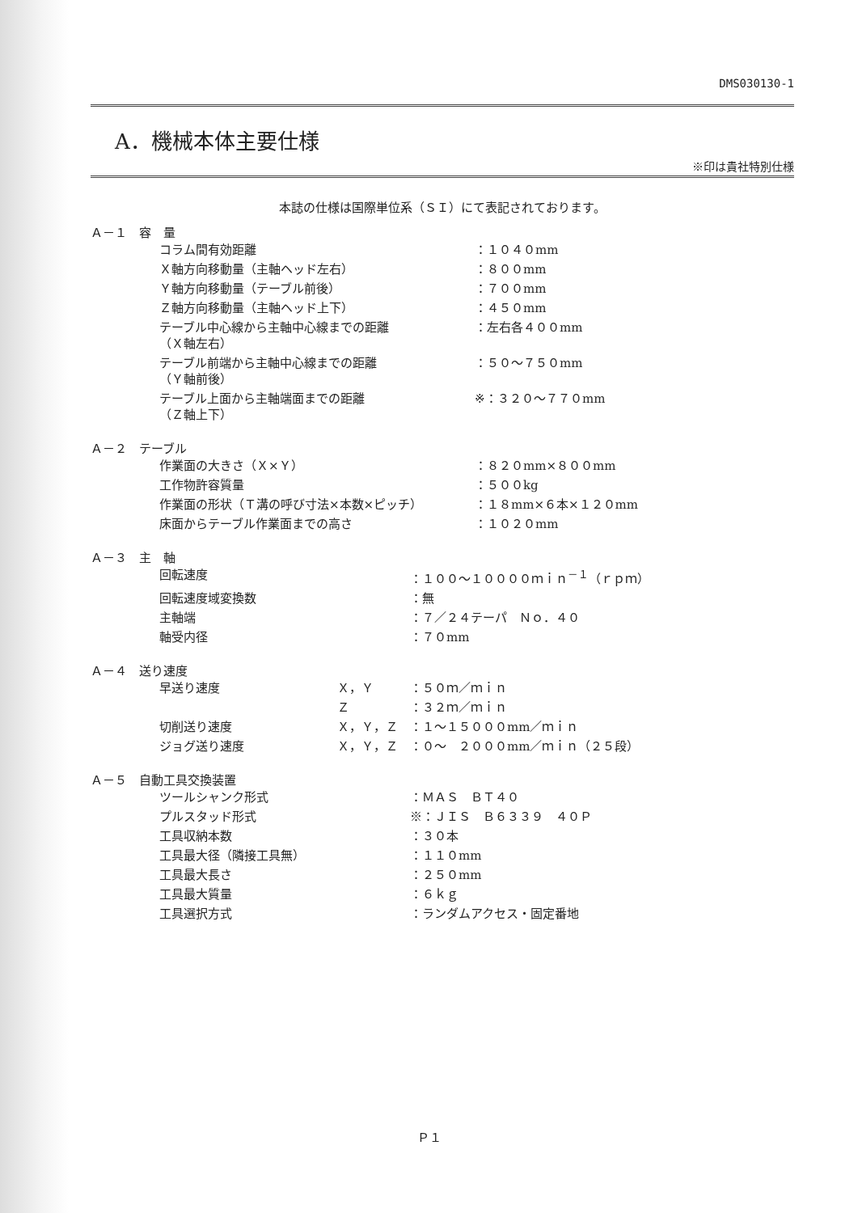DMS030130-1
A．機械本体主要仕様
※印は貴社特別仕様
本誌の仕様は国際単位系（ＳＩ）にて表記されております。
Ａ－１　容　量
| コラム間有効距離 | ：１０４０mm |
| Ｘ軸方向移動量（主軸ヘッド左右） | ：８００mm |
| Ｙ軸方向移動量（テーブル前後） | ：７００mm |
| Ｚ軸方向移動量（主軸ヘッド上下） | ：４５０mm |
| テーブル中心線から主軸中心線までの距離 （Ｘ軸左右） | ：左右各４００mm |
| テーブル前端から主軸中心線までの距離 （Ｙ軸前後） | ：５０～７５０mm |
| テーブル上面から主軸端面までの距離 （Ｚ軸上下） | ※：３２０～７７０mm |
Ａ－２　テーブル
| 作業面の大きさ（Ｘ×Ｙ） | ：８２０mm×８００mm |
| 工作物許容質量 | ：５００kg |
| 作業面の形状（Ｔ溝の呼び寸法×本数×ピッチ） | ：１８mm×６本×１２０mm |
| 床面からテーブル作業面までの高さ | ：１０２０mm |
Ａ－３　主　軸
| 回転速度 | ：１００～１００００ｍｉｎ<sup>－１</sup>（ｒｐｍ） |
| 回転速度域変換数 | ：無 |
| 主軸端 | ：７／２４テーパ Ｎｏ．４０ |
| 軸受内径 | ：７０mm |
Ａ－４　送り速度
| 早送り速度 | Ｘ，Ｙ | ：５０ｍ／ｍｉｎ |
| | Ｚ | ：３２ｍ／ｍｉｎ |
| 切削送り速度 | Ｘ，Ｙ，Ｚ | ：１～１５０００mm／ｍｉｎ |
| ジョグ送り速度 | Ｘ，Ｙ，Ｚ | ：０～ ２０００mm／ｍｉｎ（２５段） |
Ａ－５　自動工具交換装置
| ツールシャンク形式 | ：ＭＡＳ ＢＴ４０ |
| プルスタッド形式 | ※：ＪＩＳ Ｂ６３３９ ４０Ｐ |
| 工具収納本数 | ：３０本 |
| 工具最大径（隣接工具無） | ：１１０mm |
| 工具最大長さ | ：２５０mm |
| 工具最大質量 | ：６ｋｇ |
| 工具選択方式 | ：ランダムアクセス・固定番地 |
Ｐ１